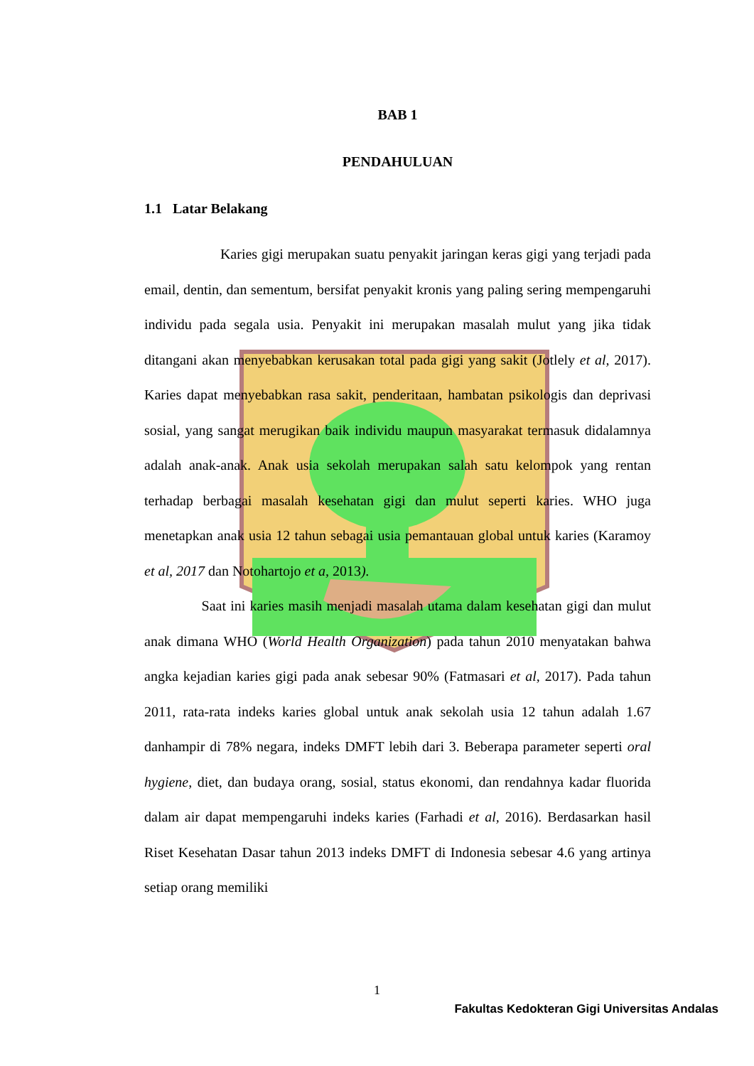BAB 1
PENDAHULUAN
1.1 Latar Belakang
Karies gigi merupakan suatu penyakit jaringan keras gigi yang terjadi pada email, dentin, dan sementum, bersifat penyakit kronis yang paling sering mempengaruhi individu pada segala usia. Penyakit ini merupakan masalah mulut yang jika tidak ditangani akan menyebabkan kerusakan total pada gigi yang sakit (Jotlely et al, 2017). Karies dapat menyebabkan rasa sakit, penderitaan, hambatan psikologis dan deprivasi sosial, yang sangat merugikan baik individu maupun masyarakat termasuk didalamnya adalah anak-anak. Anak usia sekolah merupakan salah satu kelompok yang rentan terhadap berbagai masalah kesehatan gigi dan mulut seperti karies. WHO juga menetapkan anak usia 12 tahun sebagai usia pemantauan global untuk karies (Karamoy et al, 2017 dan Notohartojo et a, 2013).
Saat ini karies masih menjadi masalah utama dalam kesehatan gigi dan mulut anak dimana WHO (World Health Organization) pada tahun 2010 menyatakan bahwa angka kejadian karies gigi pada anak sebesar 90% (Fatmasari et al, 2017). Pada tahun 2011, rata-rata indeks karies global untuk anak sekolah usia 12 tahun adalah 1.67 danhampir di 78% negara, indeks DMFT lebih dari 3. Beberapa parameter seperti oral hygiene, diet, dan budaya orang, sosial, status ekonomi, dan rendahnya kadar fluorida dalam air dapat mempengaruhi indeks karies (Farhadi et al, 2016). Berdasarkan hasil Riset Kesehatan Dasar tahun 2013 indeks DMFT di Indonesia sebesar 4.6 yang artinya setiap orang memiliki
1
Fakultas Kedokteran Gigi Universitas Andalas